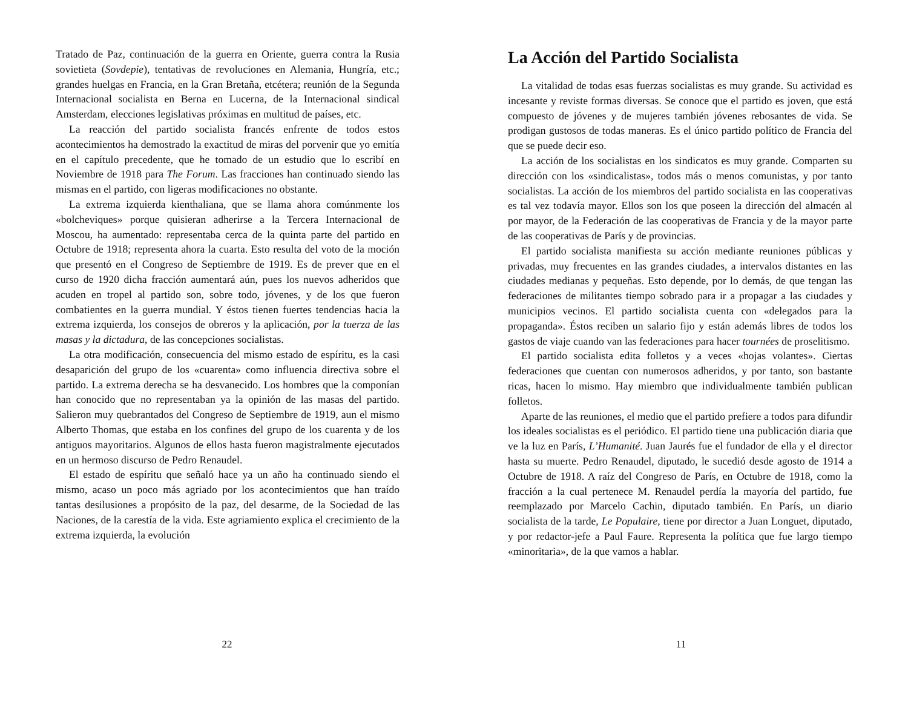Tratado de Paz, continuación de la guerra en Oriente, guerra contra la Rusia sovietieta (Sovdepie), tentativas de revoluciones en Alemania, Hungría, etc.; grandes huelgas en Francia, en la Gran Bretaña, etcétera; reunión de la Segunda Internacional socialista en Berna en Lucerna, de la Internacional sindical Amsterdam, elecciones legislativas próximas en multitud de países, etc.
La reacción del partido socialista francés enfrente de todos estos acontecimientos ha demostrado la exactitud de miras del porvenir que yo emitía en el capítulo precedente, que he tomado de un estudio que lo escribí en Noviembre de 1918 para The Forum. Las fracciones han continuado siendo las mismas en el partido, con ligeras modificaciones no obstante.
La extrema izquierda kienthaliana, que se llama ahora comúnmente los «bolcheviques» porque quisieran adherirse a la Tercera Internacional de Moscou, ha aumentado: representaba cerca de la quinta parte del partido en Octubre de 1918; representa ahora la cuarta. Esto resulta del voto de la moción que presentó en el Congreso de Septiembre de 1919. Es de prever que en el curso de 1920 dicha fracción aumentará aún, pues los nuevos adheridos que acuden en tropel al partido son, sobre todo, jóvenes, y de los que fueron combatientes en la guerra mundial. Y éstos tienen fuertes tendencias hacia la extrema izquierda, los consejos de obreros y la aplicación, por la tuerza de las masas y la dictadura, de las concepciones socialistas.
La otra modificación, consecuencia del mismo estado de espíritu, es la casi desaparición del grupo de los «cuarenta» como influencia directiva sobre el partido. La extrema derecha se ha desvanecido. Los hombres que la componían han conocido que no representaban ya la opinión de las masas del partido. Salieron muy quebrantados del Congreso de Septiembre de 1919, aun el mismo Alberto Thomas, que estaba en los confines del grupo de los cuarenta y de los antiguos mayoritarios. Algunos de ellos hasta fueron magistralmente ejecutados en un hermoso discurso de Pedro Renaudel.
El estado de espíritu que señaló hace ya un año ha continuado siendo el mismo, acaso un poco más agriado por los acontecimientos que han traído tantas desilusiones a propósito de la paz, del desarme, de la Sociedad de las Naciones, de la carestía de la vida. Este agriamiento explica el crecimiento de la extrema izquierda, la evolución
22
La Acción del Partido Socialista
La vitalidad de todas esas fuerzas socialistas es muy grande. Su actividad es incesante y reviste formas diversas. Se conoce que el partido es joven, que está compuesto de jóvenes y de mujeres también jóvenes rebosantes de vida. Se prodigan gustosos de todas maneras. Es el único partido político de Francia del que se puede decir eso.
La acción de los socialistas en los sindicatos es muy grande. Comparten su dirección con los «sindicalistas», todos más o menos comunistas, y por tanto socialistas. La acción de los miembros del partido socialista en las cooperativas es tal vez todavía mayor. Ellos son los que poseen la dirección del almacén al por mayor, de la Federación de las cooperativas de Francia y de la mayor parte de las cooperativas de París y de provincias.
El partido socialista manifiesta su acción mediante reuniones públicas y privadas, muy frecuentes en las grandes ciudades, a intervalos distantes en las ciudades medianas y pequeñas. Esto depende, por lo demás, de que tengan las federaciones de militantes tiempo sobrado para ir a propagar a las ciudades y municipios vecinos. El partido socialista cuenta con «delegados para la propaganda». Éstos reciben un salario fijo y están además libres de todos los gastos de viaje cuando van las federaciones para hacer tournées de proselitismo.
El partido socialista edita folletos y a veces «hojas volantes». Ciertas federaciones que cuentan con numerosos adheridos, y por tanto, son bastante ricas, hacen lo mismo. Hay miembro que individualmente también publican folletos.
Aparte de las reuniones, el medio que el partido prefiere a todos para difundir los ideales socialistas es el periódico. El partido tiene una publicación diaria que ve la luz en París, L’Humanité. Juan Jaurés fue el fundador de ella y el director hasta su muerte. Pedro Renaudel, diputado, le sucedió desde agosto de 1914 a Octubre de 1918. A raíz del Congreso de París, en Octubre de 1918, como la fracción a la cual pertenece M. Renaudel perdía la mayoría del partido, fue reemplazado por Marcelo Cachin, diputado también. En París, un diario socialista de la tarde, Le Populaire, tiene por director a Juan Longuet, diputado, y por redactor-jefe a Paul Faure. Representa la política que fue largo tiempo «minoritaria», de la que vamos a hablar.
11